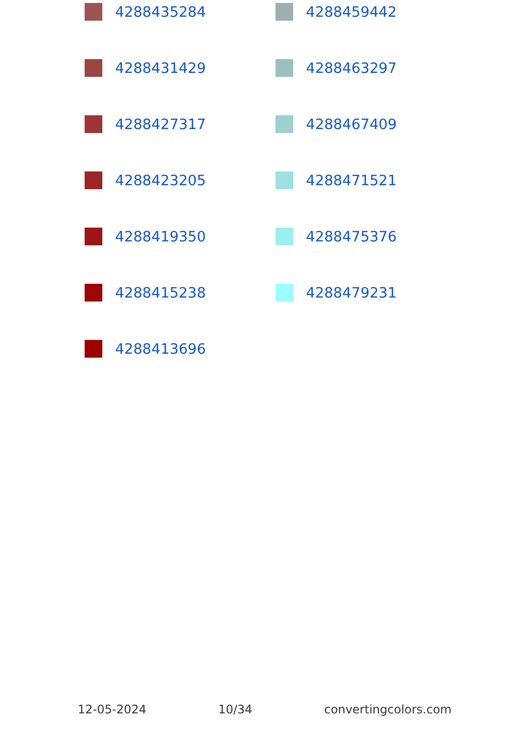4288435284
4288431429
4288427317
4288423205
4288419350
4288415238
4288413696
4288459442
4288463297
4288467409
4288471521
4288475376
4288479231
12-05-2024 10/34 convertingcolors.com